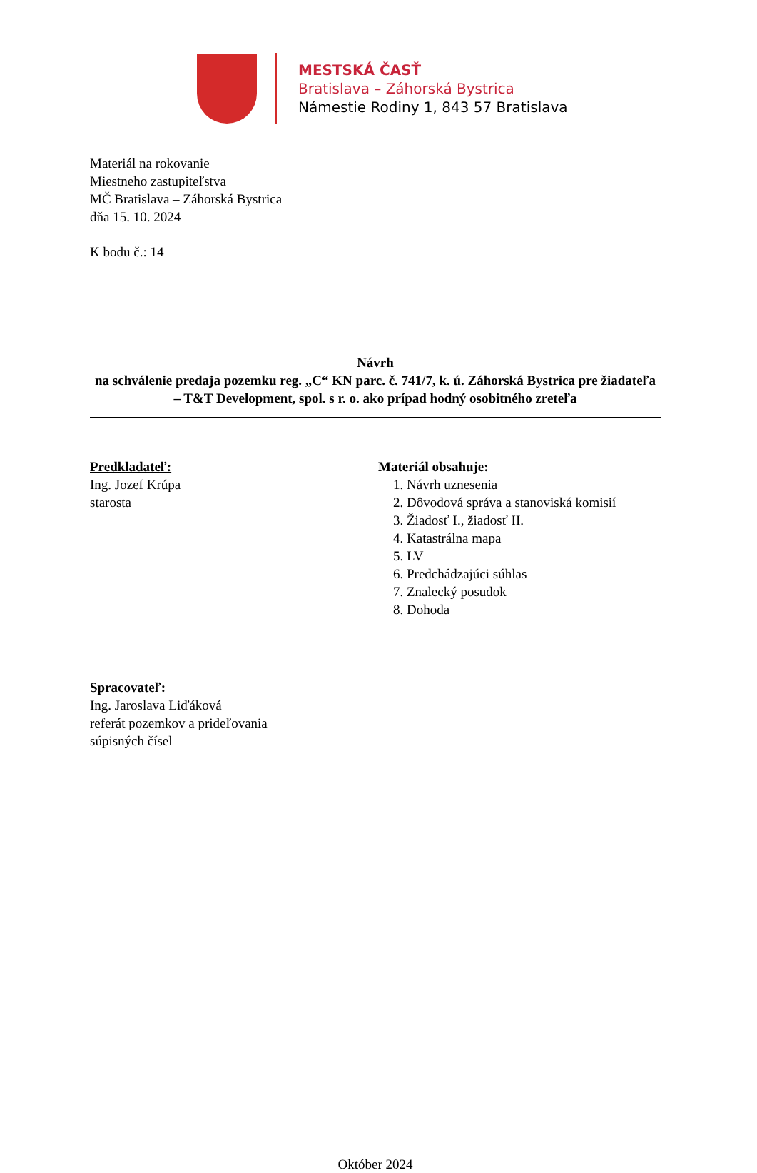MESTSKÁ ČASŤ
Bratislava – Záhorská Bystrica
Námestie Rodiny 1, 843 57 Bratislava
Materiál na rokovanie
Miestneho zastupiteľstva
MČ Bratislava – Záhorská Bystrica
dňa 15. 10. 2024
K bodu č.: 14
Návrh
na schválenie predaja pozemku reg. „C“ KN parc. č. 741/7, k. ú. Záhorská Bystrica pre žiadateľa – T&T Development, spol. s r. o. ako prípad hodný osobitného zreteľa
Predkladateľ:
Ing. Jozef Krúpa
starosta
Materiál obsahuje:
1. Návrh uznesenia
2. Dôvodová správa a stanoviská komisií
3. Žiadosť I., žiadosť II.
4. Katastrálna mapa
5. LV
6. Predchádzajúci súhlas
7. Znalecký posudok
8. Dohoda
Spracovateľ:
Ing. Jaroslava Liďáková
referát pozemkov a prideľovania
súpisných čísel
Október 2024